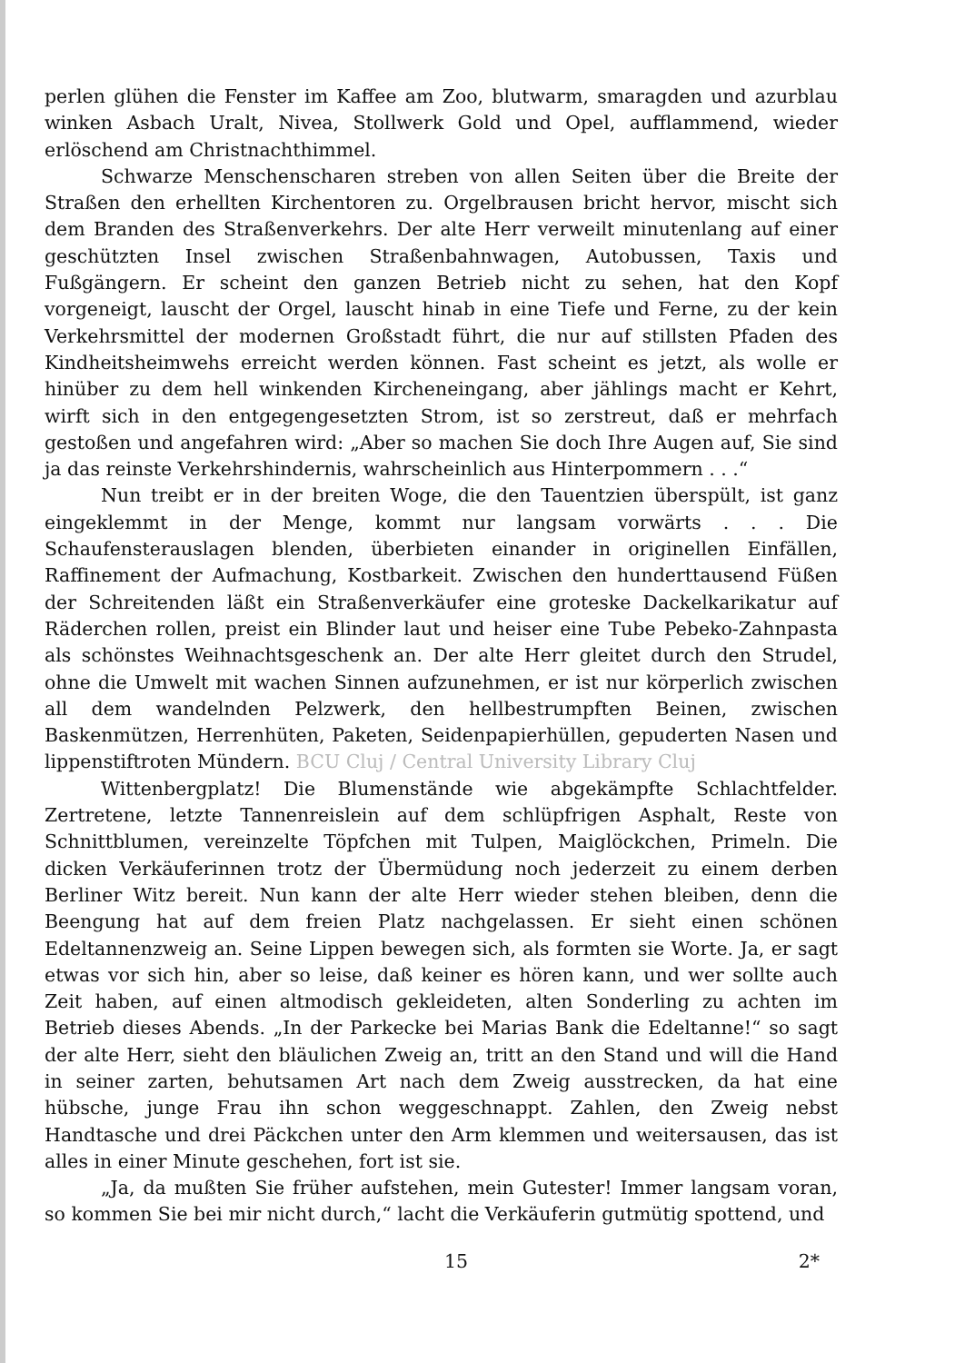perlen glühen die Fenster im Kaffee am Zoo, blutwarm, smaragden und azurblau winken Asbach Uralt, Nivea, Stollwerk Gold und Opel, aufflammend, wieder erlöschend am Christnachthimmel.
Schwarze Menschenscharen streben von allen Seiten über die Breite der Straßen den erhellten Kirchentoren zu. Orgelbrausen bricht hervor, mischt sich dem Branden des Straßenverkehrs. Der alte Herr verweilt minutenlang auf einer geschützten Insel zwischen Straßenbahnwagen, Autobussen, Taxis und Fußgängern. Er scheint den ganzen Betrieb nicht zu sehen, hat den Kopf vorgeneigt, lauscht der Orgel, lauscht hinab in eine Tiefe und Ferne, zu der kein Verkehrsmittel der modernen Großstadt führt, die nur auf stillsten Pfaden des Kindheitsheimwehs erreicht werden können. Fast scheint es jetzt, als wolle er hinüber zu dem hell winkenden Kircheneingang, aber jählings macht er Kehrt, wirft sich in den entgegengesetzten Strom, ist so zerstreut, daß er mehrfach gestoßen und angefahren wird: „Aber so machen Sie doch Ihre Augen auf, Sie sind ja das reinste Verkehrshindernis, wahrscheinlich aus Hinterpommern . . .“
Nun treibt er in der breiten Woge, die den Tauentzien überspült, ist ganz eingeklemmt in der Menge, kommt nur langsam vorwärts . . . Die Schaufensterauslagen blenden, überbieten einander in originellen Einfällen, Raffinement der Aufmachung, Kostbarkeit. Zwischen den hunderttausend Füßen der Schreitenden läßt ein Straßenverkäufer eine groteske Dackelkarikatur auf Räderchen rollen, preist ein Blinder laut und heiser eine Tube Pebeko-Zahnpasta als schönstes Weihnachtsgeschenk an. Der alte Herr gleitet durch den Strudel, ohne die Umwelt mit wachen Sinnen aufzunehmen, er ist nur körperlich zwischen all dem wandelnden Pelzwerk, den hellbestrumpften Beinen, zwischen Baskenmützen, Herrenhüten, Paketen, Seidenpapierhüllen, gepuderten Nasen und lippenstiftroten Mündern. BCU Cluj / Central University Library Cluj
Wittenbergplatz! Die Blumenstände wie abgekämpfte Schlachtfelder. Zertretene, letzte Tannenreislein auf dem schlüpfrigen Asphalt, Reste von Schnittblumen, vereinzelte Töpfchen mit Tulpen, Maiglöckchen, Primeln. Die dicken Verkäuferinnen trotz der Übermüdung noch jederzeit zu einem derben Berliner Witz bereit. Nun kann der alte Herr wieder stehen bleiben, denn die Beengung hat auf dem freien Platz nachgelassen. Er sieht einen schönen Edeltannenzweig an. Seine Lippen bewegen sich, als formten sie Worte. Ja, er sagt etwas vor sich hin, aber so leise, daß keiner es hören kann, und wer sollte auch Zeit haben, auf einen altmodisch gekleideten, alten Sonderling zu achten im Betrieb dieses Abends. „In der Parkecke bei Marias Bank die Edeltanne!“ so sagt der alte Herr, sieht den bläulichen Zweig an, tritt an den Stand und will die Hand in seiner zarten, behutsamen Art nach dem Zweig ausstrecken, da hat eine hübsche, junge Frau ihn schon weggeschnappt. Zahlen, den Zweig nebst Handtasche und drei Päckchen unter den Arm klemmen und weitersausen, das ist alles in einer Minute geschehen, fort ist sie.
„Ja, da mußten Sie früher aufstehen, mein Gutester! Immer langsam voran, so kommen Sie bei mir nicht durch,“ lacht die Verkäuferin gutmütig spottend, und
15 2*